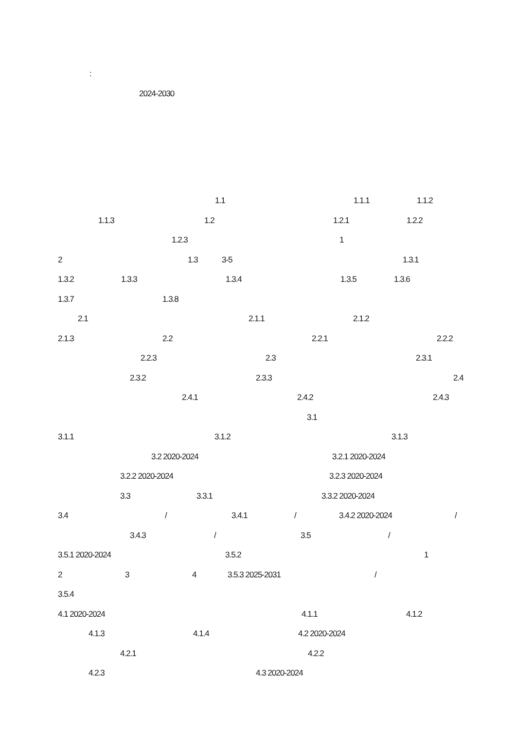:
2024-2030
1.1 1.1.1 1.1.2
1.1.3 1.2 1.2.1 1.2.2
1.2.3 1
2 1.3 3-5 1.3.1
1.3.2 1.3.3 1.3.4 1.3.5 1.3.6
1.3.7 1.3.8
2.1 2.1.1 2.1.2
2.1.3 2.2 2.2.1 2.2.2
2.2.3 2.3 2.3.1
2.3.2 2.3.3 2.4
2.4.1 2.4.2 2.4.3
3.1
3.1.1 3.1.2 3.1.3
3.2 2020-2024 3.2.1 2020-2024
3.2.2 2020-2024 3.2.3 2020-2024
3.3 3.3.1 3.3.2 2020-2024
3.4 / 3.4.1 / 3.4.2 2020-2024 /
3.4.3 / 3.5 /
3.5.1 2020-2024 3.5.2 1
2 3 4 3.5.3 2025-2031 /
3.5.4
4.1 2020-2024 4.1.1 4.1.2
4.1.3 4.1.4 4.2 2020-2024
4.2.1 4.2.2
4.2.3 4.3 2020-2024